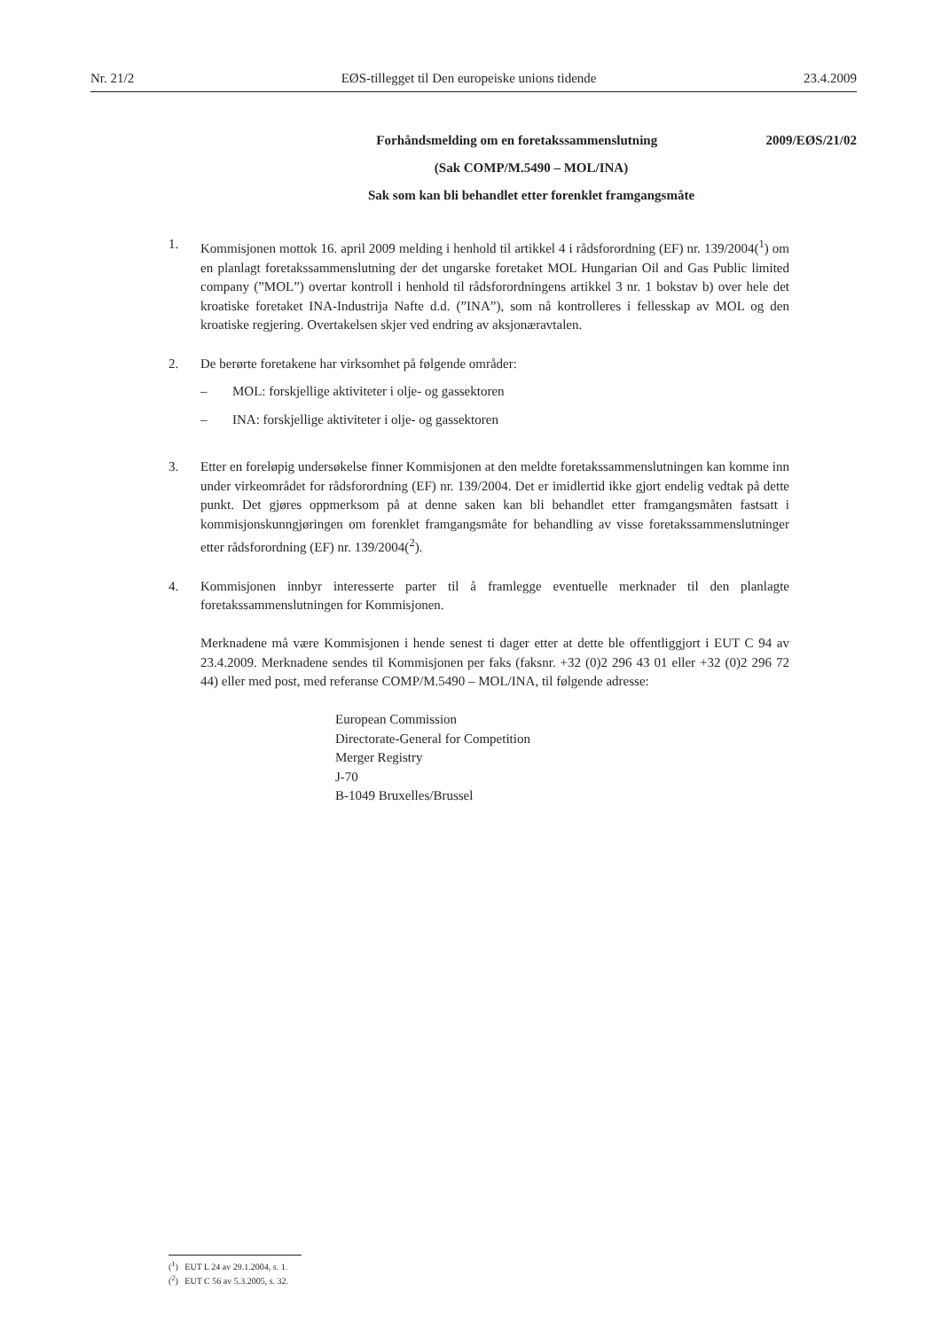Nr. 21/2 EØS-tillegget til Den europeiske unions tidende 23.4.2009
Forhåndsmelding om en foretakssammenslutning 2009/EØS/21/02
(Sak COMP/M.5490 – MOL/INA)
Sak som kan bli behandlet etter forenklet framgangsmåte
1. Kommisjonen mottok 16. april 2009 melding i henhold til artikkel 4 i rådsforordning (EF) nr. 139/2004(<sup>1</sup>) om en planlagt foretakssammenslutning der det ungarske foretaket MOL Hungarian Oil and Gas Public limited company (”MOL”) overtar kontroll i henhold til rådsforordningens artikkel 3 nr. 1 bokstav b) over hele det kroatiske foretaket INA-Industrija Nafte d.d. (”INA”), som nå kontrolleres i fellesskap av MOL og den kroatiske regjering. Overtakelsen skjer ved endring av aksjonæravtalen.
2. De berørte foretakene har virksomhet på følgende områder:
– MOL: forskjellige aktiviteter i olje- og gassektoren
– INA: forskjellige aktiviteter i olje- og gassektoren
3. Etter en foreløpig undersøkelse finner Kommisjonen at den meldte foretakssammenslutningen kan komme inn under virkeområdet for rådsforordning (EF) nr. 139/2004. Det er imidlertid ikke gjort endelig vedtak på dette punkt. Det gjøres oppmerksom på at denne saken kan bli behandlet etter framgangsmåten fastsatt i kommisjonskunngjøringen om forenklet framgangsmåte for behandling av visse foretakssammenslutninger etter rådsforordning (EF) nr. 139/2004(<sup>2</sup>).
4. Kommisjonen innbyr interesserte parter til å framlegge eventuelle merknader til den planlagte foretakssammenslutningen for Kommisjonen.
Merknadene må være Kommisjonen i hende senest ti dager etter at dette ble offentliggjort i EUT C 94 av 23.4.2009. Merknadene sendes til Kommisjonen per faks (faksnr. +32 (0)2 296 43 01 eller +32 (0)2 296 72 44) eller med post, med referanse COMP/M.5490 – MOL/INA, til følgende adresse:
European Commission
Directorate-General for Competition
Merger Registry
J-70
B-1049 Bruxelles/Brussel
(<sup>1</sup>) EUT L 24 av 29.1.2004, s. 1.
(<sup>2</sup>) EUT C 56 av 5.3.2005, s. 32.